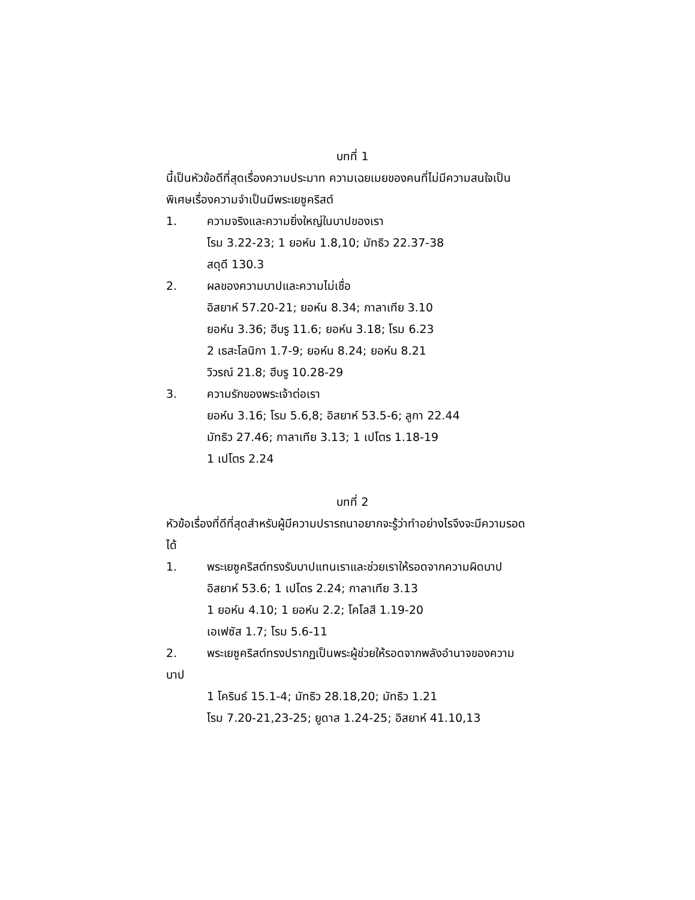บทที่ 1
นี้เป็นหัวข้อดีที่สุดเรื่องความประมาท ความเฉยเมยของคนที่ไม่มีความสนใจเป็นพิเศษเรื่องความจำเป็นมีพระเยซูคริสต์
1. ความจริงและความยิ่งใหญ่ในบาปของเรา
โรม 3.22-23; 1 ยอห์น 1.8,10; มัทธิว 22.37-38
สดุดี 130.3
2. ผลของความบาปและความไม่เชื่อ
อิสยาห์ 57.20-21; ยอห์น 8.34; กาลาเทีย 3.10
ยอห์น 3.36; ฮีบรู 11.6; ยอห์น 3.18; โรม 6.23
2 เธสะโลนิกา 1.7-9; ยอห์น 8.24; ยอห์น 8.21
วิวรณ์ 21.8; ฮีบรู 10.28-29
3. ความรักของพระเจ้าต่อเรา
ยอห์น 3.16; โรม 5.6,8; อิสยาห์ 53.5-6; ลูกา 22.44
มัทธิว 27.46; กาลาเทีย 3.13; 1 เปโตร 1.18-19
1 เปโตร 2.24
บทที่ 2
หัวข้อเรื่องที่ดีที่สุดสำหรับผู้มีความปรารถนาอยากจะรู้ว่าทำอย่างไรจึงจะมีความรอดได้
1. พระเยซูคริสต์ทรงรับบาปแทนเราและช่วยเราให้รอดจากความผิดบาป
อิสยาห์ 53.6; 1 เปโตร 2.24; กาลาเทีย 3.13
1 ยอห์น 4.10; 1 ยอห์น 2.2; โคโลสี 1.19-20
เอเฟซัส 1.7; โรม 5.6-11
2. พระเยซูคริสต์ทรงปรากฏเป็นพระผู้ช่วยให้รอดจากพลังอำนาจของความบาป
1 โครินธ์ 15.1-4; มัทธิว 28.18,20; มัทธิว 1.21
โรม 7.20-21,23-25; ยูดาส 1.24-25; อิสยาห์ 41.10,13